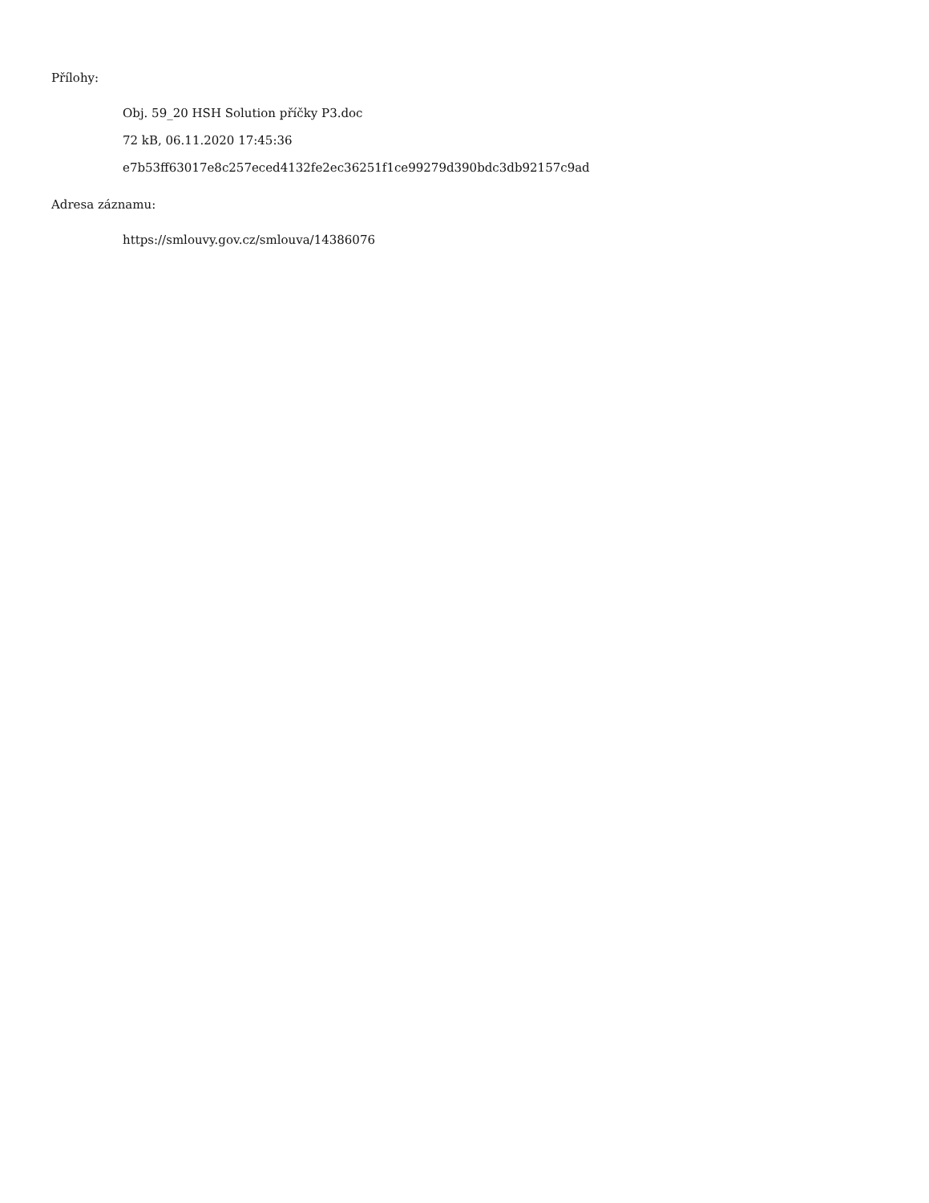Přílohy:
Obj. 59_20 HSH Solution příčky P3.doc
72 kB, 06.11.2020 17:45:36
e7b53ff63017e8c257eced4132fe2ec36251f1ce99279d390bdc3db92157c9ad
Adresa záznamu:
https://smlouvy.gov.cz/smlouva/14386076